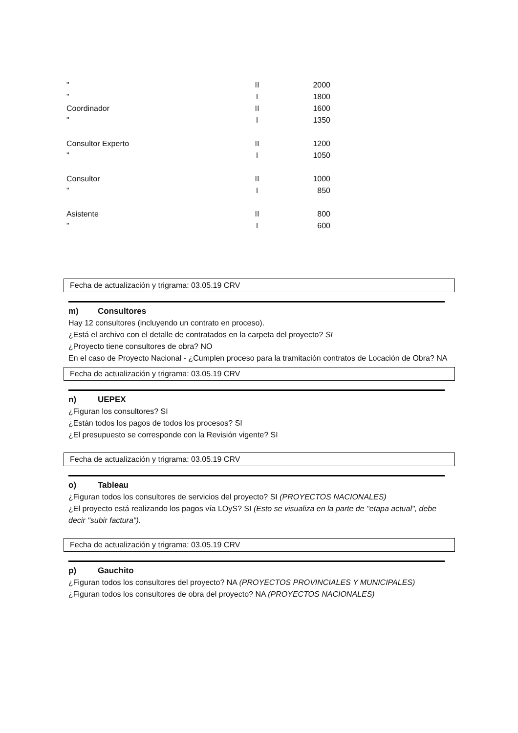| " | II | 2000 |
| " | I | 1800 |
| Coordinador | II | 1600 |
| " | I | 1350 |
| Consultor Experto | II | 1200 |
| " | I | 1050 |
| Consultor | II | 1000 |
| " | I | 850 |
| Asistente | II | 800 |
| " | I | 600 |
Fecha de actualización y trigrama: 03.05.19 CRV
m) Consultores
Hay 12 consultores (incluyendo un contrato en proceso).
¿Está el archivo con el detalle de contratados en la carpeta del proyecto? SI
¿Proyecto tiene consultores de obra? NO
En el caso de Proyecto Nacional - ¿Cumplen proceso para la tramitación contratos de Locación de Obra? NA
Fecha de actualización y trigrama: 03.05.19 CRV
n) UEPEX
¿Figuran los consultores? SI
¿Están todos los pagos de todos los procesos? SI
¿El presupuesto se corresponde con la Revisión vigente? SI
Fecha de actualización y trigrama: 03.05.19 CRV
o) Tableau
¿Figuran todos los consultores de servicios del proyecto? SI (PROYECTOS NACIONALES)
¿El proyecto está realizando los pagos vía LOyS? SI (Esto se visualiza en la parte de "etapa actual", debe decir "subir factura").
Fecha de actualización y trigrama: 03.05.19 CRV
p) Gauchito
¿Figuran todos los consultores del proyecto? NA (PROYECTOS PROVINCIALES Y MUNICIPALES)
¿Figuran todos los consultores de obra del proyecto? NA (PROYECTOS NACIONALES)